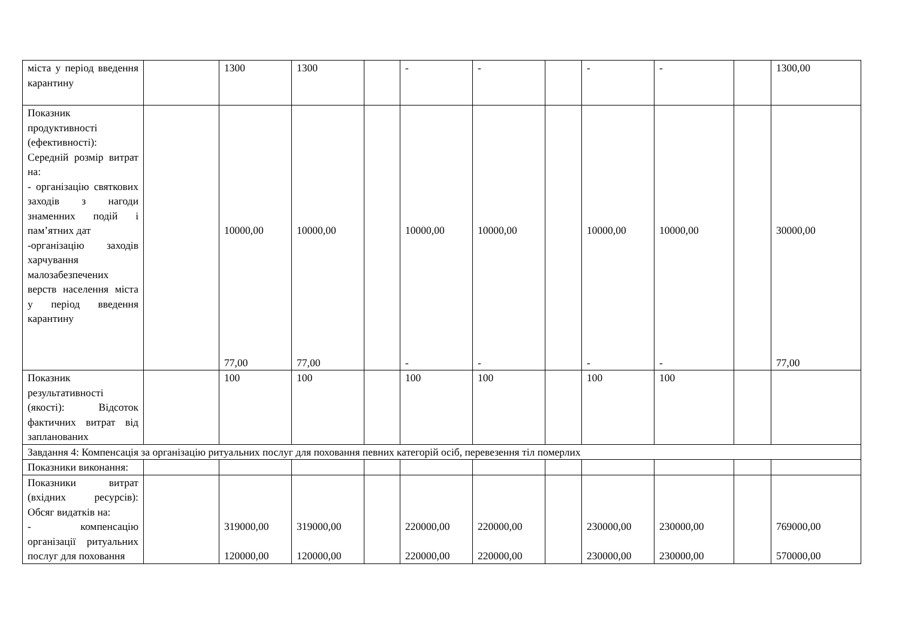| міста у період введення карантину | | 1300 | 1300 | | - | - | | - | - | | 1300,00 |
| Показник продуктивності (ефективності): Середній розмір витрат на: - організацію святкових заходів з нагоди знаменних подій і пам’ятних дат -організацію заходів харчування малозабезпечених верств населення міста у період введення карантину | | 10000,00 77,00 | 10000,00 77,00 | | 10000,00 - | 10000,00 - | | 10000,00 - | 10000,00 - | | 30000,00 77,00 |
| Показник результативності (якості): Відсоток фактичних витрат від запланованих | | 100 | 100 | | 100 | 100 | | 100 | 100 | | |
| Завдання 4: Компенсація за організацію ритуальних послуг для поховання певних категорій осіб, перевезення тіл померлих | | | | | | | | | | | |
| Показники виконання: | | | | | | | | | | | |
| Показники витрат (вхідних ресурсів): Обсяг видатків на: - компенсацію організації ритуальних послуг для поховання | | 319000,00 120000,00 | 319000,00 120000,00 | | 220000,00 220000,00 | 220000,00 220000,00 | | 230000,00 230000,00 | 230000,00 230000,00 | | 769000,00 570000,00 |